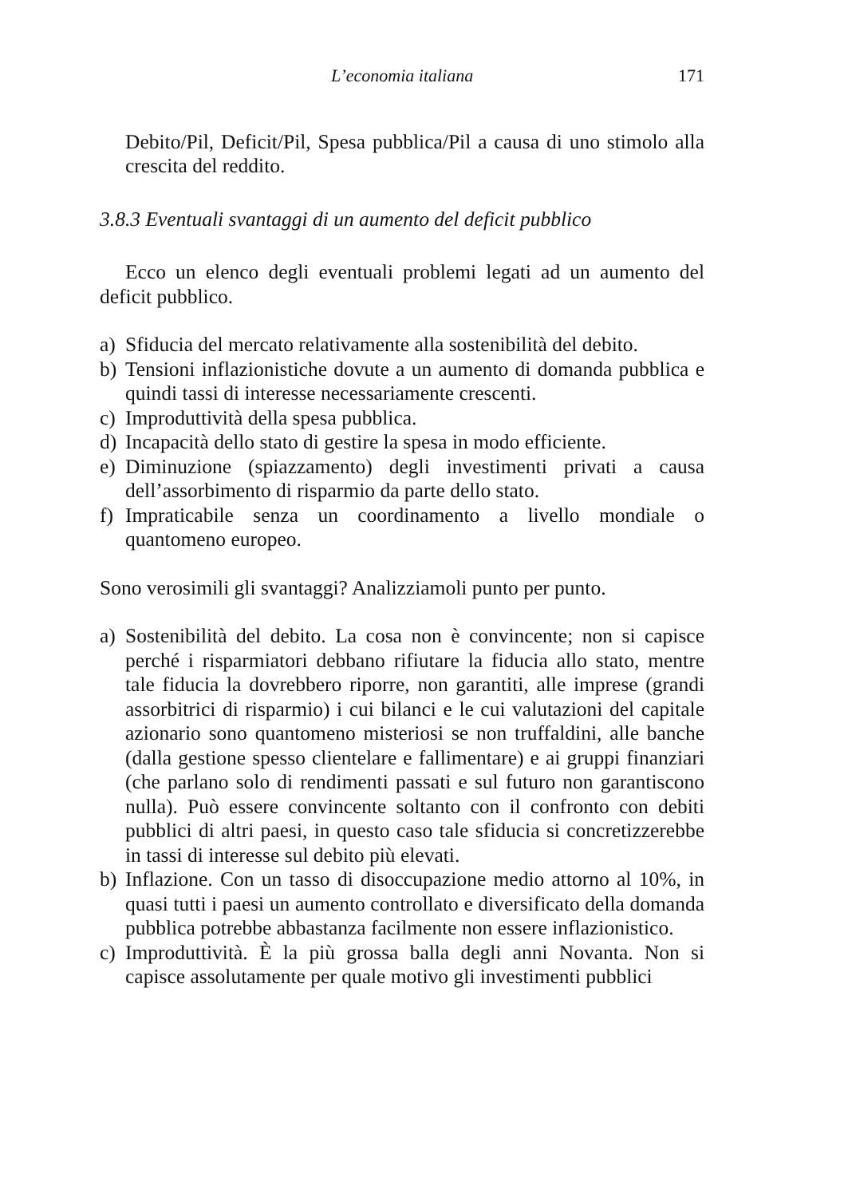L’economia italiana 171
Debito/Pil, Deficit/Pil, Spesa pubblica/Pil a causa di uno stimolo alla crescita del reddito.
3.8.3 Eventuali svantaggi di un aumento del deficit pubblico
Ecco un elenco degli eventuali problemi legati ad un aumento del deficit pubblico.
a) Sfiducia del mercato relativamente alla sostenibilità del debito.
b) Tensioni inflazionistiche dovute a un aumento di domanda pubblica e quindi tassi di interesse necessariamente crescenti.
c) Improduttività della spesa pubblica.
d) Incapacità dello stato di gestire la spesa in modo efficiente.
e) Diminuzione (spiazzamento) degli investimenti privati a causa dell’assorbimento di risparmio da parte dello stato.
f) Impraticabile senza un coordinamento a livello mondiale o quantomeno europeo.
Sono verosimili gli svantaggi? Analizziamoli punto per punto.
a) Sostenibilità del debito. La cosa non è convincente; non si capisce perché i risparmiatori debbano rifiutare la fiducia allo stato, mentre tale fiducia la dovrebbero riporre, non garantiti, alle imprese (grandi assorbitrici di risparmio) i cui bilanci e le cui valutazioni del capitale azionario sono quantomeno misteriosi se non truffaldini, alle banche (dalla gestione spesso clientelare e fallimentare) e ai gruppi finanziari (che parlano solo di rendimenti passati e sul futuro non garantiscono nulla). Può essere convincente soltanto con il confronto con debiti pubblici di altri paesi, in questo caso tale sfiducia si concretizzerebbe in tassi di interesse sul debito più elevati.
b) Inflazione. Con un tasso di disoccupazione medio attorno al 10%, in quasi tutti i paesi un aumento controllato e diversificato della domanda pubblica potrebbe abbastanza facilmente non essere inflazionistico.
c) Improduttività. È la più grossa balla degli anni Novanta. Non si capisce assolutamente per quale motivo gli investimenti pubblici